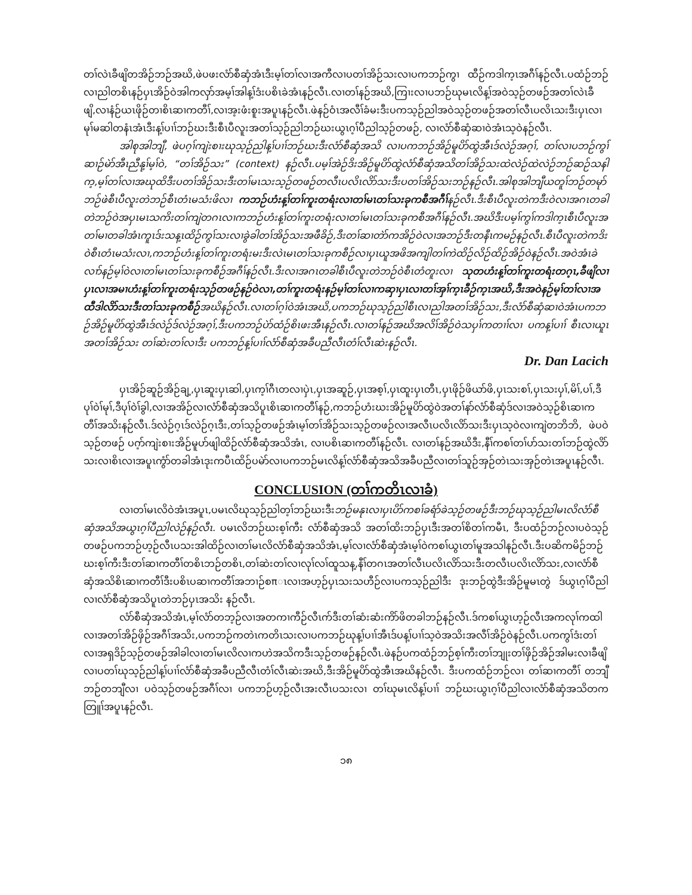တၢ်လဲၤခီဖျိတအိဉ်ဘဉ်အဃိ,ဖဲပဖးလံာ်စီဆှံအံၤဒီးမ့ၢ်တၢ်လၢအကီလၢပတၢ်အိဉ်သးလၢပကဘဉ်ကွၢ ထီဉ်ကဒါက့ၤအဂီၢ်နဉ်လီၤ.ပထံဉ်ဘဉ်လၢညါတစိၤနဉ်ပှၤအိဉ်ဝဲအါကလှာ်အမ့ၢ်အါန့ၢ်ဒံးပစိၤခဲအံၤနဉ်လီၤ.လၢတၢ်နဉ်အဃိ,ကြၢးလၢပဘဉ်ဃုမၤလိန့ၢ်အဝဲသ့ဉ်တဖဉ်အတၢ်လဲၤခီဖျိ,လၢနံဉ်ယၤဖိုဉ်တၢစိၤဆၢကတီၢ်,လၢအ့းဖံးစူးအပူၤနဉ်လီၤ.ဖဲနဉ်ဝံၤအလီၢ်ခံမးဒီးပကသ့ဉ်ညါအဝဲသ့ဉ်တဖဉ်အတၢ်လီၤပလိၤသးဒီးပှၤလၢမုၢ်မဆါတနံၤအံၤဒီးန့ၢ်ပၢၢ်ဘဉ်ဃးဒီးစီၤပီလူးအတၢ်သ့ဉ်ညါဘဉ်ဃးယွၤဂ့ၢ်ပီညါသ့ဉ်တဖဉ်, လၢလံာ်စီဆှံဆၢဝဲအံၤသ့ဝဲနဉ်လီၤ.
အါစုအါဘျီ, ဖဲပဂ့ၢ်ကျဲးစၢးဃုသ့ဉ်ညါန့ၢ်ပၢၢ်ဘဉ်ဃးဒီးလံာ်စီဆှံအသိ လၢပကဘဉ်အိဉ်မူပိာ်ထွဲအီၤဒ်လဲဉ်အဂ့ၢ်, တၢ်လၢပဘဉ်ကွၢ်ဆၢဉ်မဲာ်အီၤညီနု့ၢ်မ့ၢ်ဝဲ, “တၢ်အိဉ်သး” (context) နဉ်လီၤ.ပမ့ၢ်အဲဉ်ဒိးအိဉ်မူပိာ်ထွဲလံာ်စီဆှံအသိတၢ်အိဉ်သးထဲလဲဉ်ထဲလဲဉ်ဘဉ်ဆဉ်သနါက့,မ့ၢ်တၢ်လၢအဃုထိဒီးပတၢ်အိဉ်သးဒီးတၢ်မၤသးသ့ဉ်တဖဉ်တလီၤပလိၤလိာ်သးဒီးပတၢ်အိဉ်သးဘဉ်နဉ်လီၤ.အါစုအါဘျီယတူၢ်ဘဉ်တမုာ်ဘဉ်ဖဲစီၤပီလူးတဲဘဉ်စီၤတံၤမသံးဖိလၢ ကဘဉ်ဟံးန့ၢ်တၢ်ကူးတရံးလၢတၢ်မၤတၢ်သးခုကစီအဂီၢ်နဉ်လီၤ.ဒီးစီၤပီလူးတဲကဒီးဝဲလၢအဂၤတခါတဲဘဉ်ဝဲအပှၤမၤသကိးတၢ်ကျဲတဂၤလၢကဘဉ်ဟံးန့ၢ်တၢ်ကူးတရံးလၢတၢ်မၤတၢ်သးခုကစီအဂီၢ်နဉ်လီၤ.အဃိဒီးပမ့ၢ်ကွၢ်ကဒါက့ၤစီၤပီလူးအတၢ်မၢတခါအံၤကူၤဒ်းသန့ၤထိဉ်ကွၢ်သးလၢခွဲခါတၢ်အိဉ်သးအဖီခိဉ်,ဒီးတၢ်ဆၢတဲာ်ကအိဉ်ဝဲလၢအဘဉ်ဒီးတနီၤကမဉ်နဉ်လီၤ.စီၤပီလူးတဲကဒိးဝဲစီၤတံၤမသံးလၢ,ကဘဉ်ဟံးန့ၢ်တၢ်ကူးတရံးမးဒီးလဲၤမၤတၢ်သးခုကစီဉ်လၢပှၤယူအဖိအကျါတၢ်ကဲထိဉ်လိဉ်ထိဉ်အိဉ်ဝဲနဉ်လီၤ.အဝဲအံၤခဲလၢာ်နဉ်မ့ၢ်ဝဲလၢတၢ်မၤတၢ်သးခုကစီဉ်အဂီၢ်နဉ်လီၤ.ဒီးလၢအဂၤတခါစီၤပီလူးတဲဘဉ်ဝဲစီၤတံတူးလၢ သုတဟံးန့ၢ်တၢ်ကူးတရံးတဂ့ၤ,ခီဖျိလၢပှၤလၢအမၢဟံးန့ၢ်တၢ်ကူးတရံးသ့ဉ်တဖဉ်နဉ်ဝဲလၢ,တၢ်ကူးတရံးနဉ်မ့ၢ်တၢ်လၢကဆှၢပှၤလၢတၢ်အှၢ်က့ၤခီဉ်က့ၤအဃိ,ဒီးအဝဲနဉ်မ့ၢ်တၢ်လၢအထီဒါလိာ်သးဒီးတၢ်သးခုကစီဉ်အဃိနဉ်လီၤ.လၢတၢ်ဂ့ၢ်ဝဲအံၤအဃိ,ပကဘဉ်ဃုသ့ဉ်ညါစီၤလၢညါအတၢ်အိဉ်သး,ဒီးလံာ်စီဆှံဆၢဝဲအံၤပကဘဉ်အိဉ်မူပိာ်ထွဲအီၤဒ်လဲဉ်ဒ်လဲဉ်အဂ့ၢ်,ဒီးပကဘဉ်ပဲာ်ထံဉ်စိၤဖးအီၤနဉ်လီၤ.လၢတၢ်နဉ်အဃိအလိၢ်အိဉ်ဝဲသပှၢ်ကတၢၢ်လၢ ပကန့ၢ်ပၢၢ် စီၤလၢယူၤအတၢ်အိဉ်သး တၢ်ဆဲးတၢ်လၢဒီး ပကဘဉ်န့ၢ်ပၢၢ်လံာ်စီဆှံအခီပညီလီၤတံၢ်လီၤဆဲးနဉ်လီၤ.
Dr. Dan Lacich
ပှၤအိဉ်ဆူဉ်အိဉ်ချ့,ပှၤဆူးပှၤဆါ,ပှၤက့ၢ်ဂီၤတလၢပှဲၤ,ပှၤအဆူဉ်,ပှၤအစ့ၢ်,ပှၤထူးပှၤတီၤ,ပှၤဖိုဉ်ဖိယာ်ဖိ,ပှၤသးစၢ်,ပှၤသးပှၢ်,မိၢ်,ပၢ်,ဒီပုၢ်ဝဲၢ်မုၢ်,ဒီပုၢ်ဝဲၢ်ခွါ,လၢအအိဉ်လၢလံာ်စီဆှံအသိပူၤစိၤဆၢကတီၢ်နဉ်,ကဘဉ်ဟံးဃးအိဉ်မူပိာ်ထွဲဝဲအတၢ်နာ်လံာ်စီဆှံဒ်လၢအဝဲသ့ဉ်စိၤဆၢကတီၢ်အသိးနဉ်လီၤ.ဒ်လဲဉ်ဂ့ၤဒ်လဲဉ်ဂ့ၤဒီး,တၢ်သ့ဉ်တဖဉ်အံၤမ့ၢ်တၢ်အိဉ်သးသ့ဉ်တဖဉ်လၢအလီၤပလိၤလိာ်သးဒီးပှၤသ့ဝဲလၢကျဲတဘိဘိ, ဖဲပဝဲသ့ဉ်တဖဉ် ပဂ့ာ်ကျဲးစၢးအိဉ်မူပာ်ဖျါထိဉ်လံာ်စီဆှံအသိအံၤ, လၢပစိၤဆၢကတီၢ်နဉ်လီၤ. လၢတၢ်နဉ်အဃိဒီး,နီၢ်ကစၢ်တၢ်ပာ်သးတၢ်ဘဉ်ထွဲလိာ်သးလၢစိၤလၢအပူၤကွံာ်တခါအံၤဒုးကပီၤထိဉ်ပမဲာ်လၢပကဘဉ်မၤလိန့ၢ်လံာ်စီဆှံအသိအခီပညီလၢတၢ်သူဉ်အှဉ်တဲၤသးအှဉ်တဲၤအပူၤနဉ်လီၤ.
CONCLUSION (တၢ်ကတိၤလၢခံ)
လၢတၢ်မၤလိဝဲအံၤအပူၤ,ပမၤလိဃုသ့ဉ်ညါတ့ၢ်ဘဉ်ဃးဒီးဘဉ်မနုၤလၢပှၤပိာ်ကစၢ်ခရံာ်ခဲသ့ဉ်တဖဉ်ဒီးဘဉ်ဃုသ့ဉ်ညါမၤလိလံာ်စီဆှံအသိအယွၤဂ့ၢ်ပီညါလဲဉ်နဉ်လီၤ. ပမၤလိဘဉ်ဃးစ့ၢ်ကီး လံာ်စီဆှံအသိ အတၢ်ထိးဘဉ်ပှၤဒီးအတၢ်စိတၢ်ကမီၤ, ဒီးပထံဉ်ဘဉ်လၢပဝဲသ့ဉ်တဖဉ်ပကဘဉ်ဟ့ဉ်လီၤပသးအါထိဉ်လၢတၢ်မၤလိလံာ်စီဆှံအသိအံၤ,မ့ၢ်လၢလံာ်စီဆှံအံၤမ့ၢ်ဝဲကစၢ်ယွၤတၢ်မူအသါနဉ်လီၤ.ဒီးပဆိကမိဉ်ဘဉ်ဃးစ့ၢ်ကီးဒီးတၢ်ဆၢကတီၢ်တစိၤဘဉ်တစိၤ,တၢ်ဆဲးတၢ်လၢလုၢ်လၢ်ထူသန့,နီၢ်တဂၤအတၢ်လီၤပလိၤလိာ်သးဒီးတလီၤပလိၤလိာ်သး,လၢလံာ်စီဆှံအသိစိၤဆၢကတီၢ်ဒီးပစိၤပဆၢကတီၢ်အဘၢဉ်စπၤလၢအဟ့ဉ်ပှၤသးသဟီဉ်လၢပကသ့ဉ်ညါဒီး ဒုးဘဉ်ထွဲဒီးအိဉ်မူမၤတွဲ ဒ်ယွၤဂ့ၢ်ပီညါလၢလံာ်စီဆှံအသိပူၤတဲဘဉ်ပှၤအသိး နဉ်လီၤ.
လံာ်စီဆှံအသိအံၤ,မ့ၢ်လံာ်တဘ့ဉ်လၢအတကၢကီဉ်လီၤဂာ်ဒီးတၢ်ဆံးဆံးကိာ်ဖိတခါဘဉ်နဉ်လီၤ.ဒ်ကစၢ်ယွၤဟ့ဉ်လီၤအကလုၢ်ကထါလၢအတၢ်အိဉ်ဖှိဉ်အဂီၢ်အသိး,ပကဘဉ်ကတဲၤကတိၤသးလၢပကဘဉ်ဃုန့ၢ်ပၢၢ်အီၤဒ်ပန့ၢ်ပၢၢ်သ့ဝဲအသိးအလီၢ်အိဉ်ဝဲနဉ်လီၤ.ပကကွၢ်ဒံးတၢ်လၢအရှဒိဉ်သ့ဉ်တဖဉ်အါခါလၢတၢ်မၤလိလၢကဟဲအသိကဒီးသ့ဉ်တဖဉ်နဉ်လီၤ.ဖဲနဉ်ပကထံဉ်ဘဉ်စ့ၢ်ကီးတၢ်ဘျုးတၢ်ဖှိဉ်အိဉ်အါမးလၢခီဖျိလၢပတၢ်ဃုသ့ဉ်ညါန့ၢ်ပၢၢ်လံာ်စီဆှံအခီပညီလီၤတံၢ်လီၤဆဲးအဃိ,ဒီးအိဉ်မူပိာ်ထွဲအီၤအဃိနဉ်လီၤ. ဒီးပကထံဉ်ဘဉ်လၢ တၢ်ဆၢကတီၢ် တဘျီဘဉ်တဘျီလၢ ပဝဲသ့ဉ်တဖဉ်အဂီၢ်လၢ ပကဘဉ်ဟ့ဉ်လီၤအးလီၤပသးလၢ တၢ်ဃုမၤလိန့ၢ်ပၢၢ် ဘဉ်ဃးယွၤဂ့ၢ်ပီညါလၢလံာ်စီဆှံအသိတကတြူၢ်အပူၤနဉ်လီၤ.
၁၈